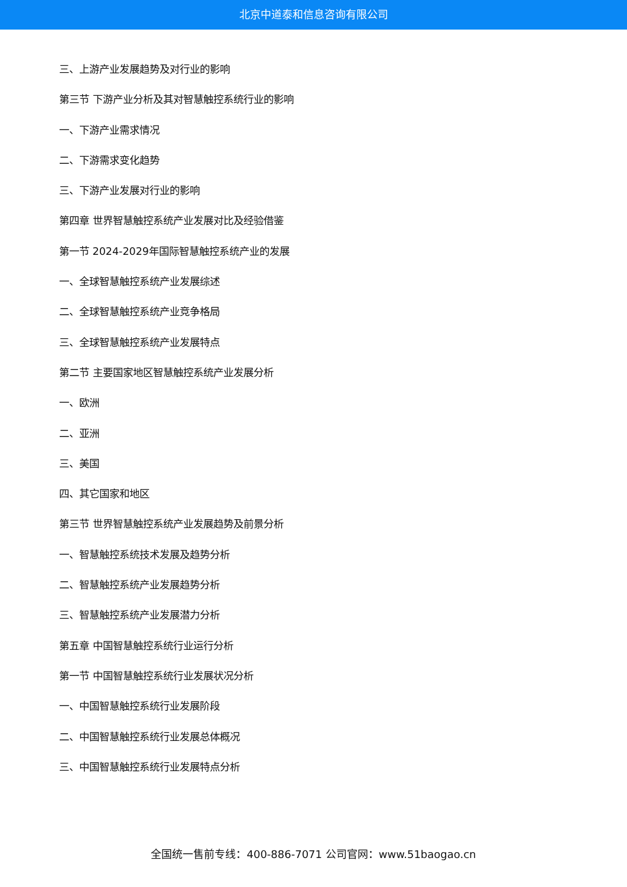北京中道泰和信息咨询有限公司
三、上游产业发展趋势及对行业的影响
第三节 下游产业分析及其对智慧触控系统行业的影响
一、下游产业需求情况
二、下游需求变化趋势
三、下游产业发展对行业的影响
第四章 世界智慧触控系统产业发展对比及经验借鉴
第一节 2024-2029年国际智慧触控系统产业的发展
一、全球智慧触控系统产业发展综述
二、全球智慧触控系统产业竞争格局
三、全球智慧触控系统产业发展特点
第二节 主要国家地区智慧触控系统产业发展分析
一、欧洲
二、亚洲
三、美国
四、其它国家和地区
第三节 世界智慧触控系统产业发展趋势及前景分析
一、智慧触控系统技术发展及趋势分析
二、智慧触控系统产业发展趋势分析
三、智慧触控系统产业发展潜力分析
第五章 中国智慧触控系统行业运行分析
第一节 中国智慧触控系统行业发展状况分析
一、中国智慧触控系统行业发展阶段
二、中国智慧触控系统行业发展总体概况
三、中国智慧触控系统行业发展特点分析
全国统一售前专线：400-886-7071 公司官网：www.51baogao.cn